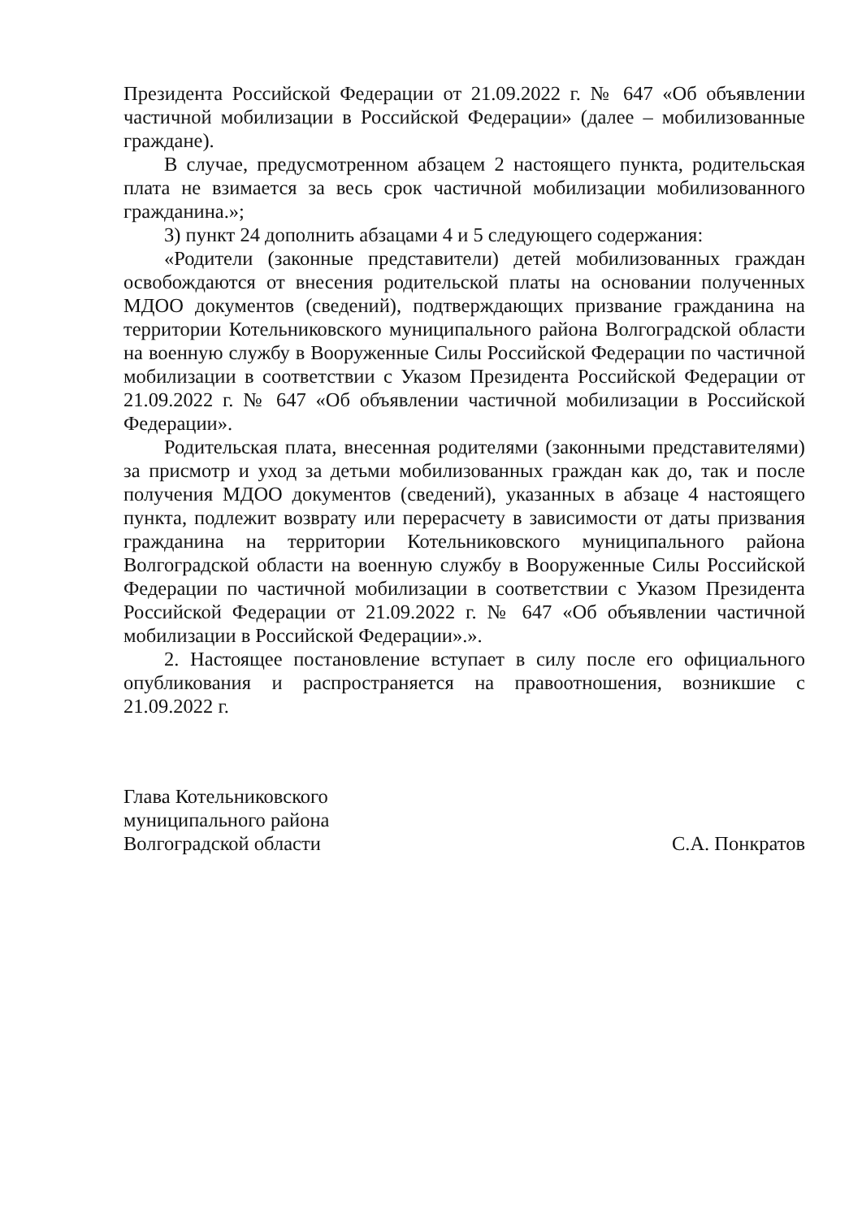Президента Российской Федерации от 21.09.2022 г. № 647 «Об объявлении частичной мобилизации в Российской Федерации» (далее – мобилизованные граждане).
В случае, предусмотренном абзацем 2 настоящего пункта, родительская плата не взимается за весь срок частичной мобилизации мобилизованного гражданина.»;
3) пункт 24 дополнить абзацами 4 и 5 следующего содержания:
«Родители (законные представители) детей мобилизованных граждан освобождаются от внесения родительской платы на основании полученных МДОО документов (сведений), подтверждающих призвание гражданина на территории Котельниковского муниципального района Волгоградской области на военную службу в Вооруженные Силы Российской Федерации по частичной мобилизации в соответствии с Указом Президента Российской Федерации от 21.09.2022 г. № 647 «Об объявлении частичной мобилизации в Российской Федерации».
Родительская плата, внесенная родителями (законными представителями) за присмотр и уход за детьми мобилизованных граждан как до, так и после получения МДОО документов (сведений), указанных в абзаце 4 настоящего пункта, подлежит возврату или перерасчету в зависимости от даты призвания гражданина на территории Котельниковского муниципального района Волгоградской области на военную службу в Вооруженные Силы Российской Федерации по частичной мобилизации в соответствии с Указом Президента Российской Федерации от 21.09.2022 г. № 647 «Об объявлении частичной мобилизации в Российской Федерации».».
2. Настоящее постановление вступает в силу после его официального опубликования и распространяется на правоотношения, возникшие с 21.09.2022 г.
Глава Котельниковского
муниципального района
Волгоградской области
С.А. Понкратов